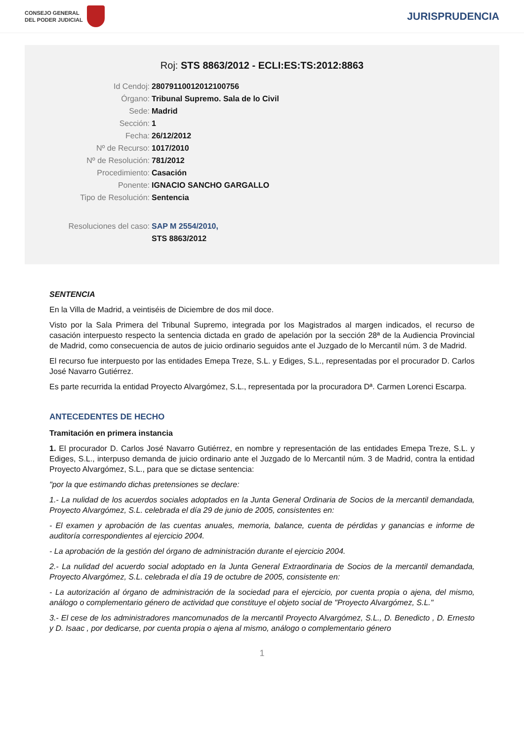CONSEJO GENERAL
DEL PODER JUDICIAL
JURISPRUDENCIA
Roj: STS 8863/2012 - ECLI:ES:TS:2012:8863
Id Cendoj: 28079110012012100756
Órgano: Tribunal Supremo. Sala de lo Civil
Sede: Madrid
Sección: 1
Fecha: 26/12/2012
Nº de Recurso: 1017/2010
Nº de Resolución: 781/2012
Procedimiento: Casación
Ponente: IGNACIO SANCHO GARGALLO
Tipo de Resolución: Sentencia
Resoluciones del caso: SAP M 2554/2010,
STS 8863/2012
SENTENCIA
En la Villa de Madrid, a veintiséis de Diciembre de dos mil doce.
Visto por la Sala Primera del Tribunal Supremo, integrada por los Magistrados al margen indicados, el recurso de casación interpuesto respecto la sentencia dictada en grado de apelación por la sección 28ª de la Audiencia Provincial de Madrid, como consecuencia de autos de juicio ordinario seguidos ante el Juzgado de lo Mercantil núm. 3 de Madrid.
El recurso fue interpuesto por las entidades Emepa Treze, S.L. y Ediges, S.L., representadas por el procurador D. Carlos José Navarro Gutiérrez.
Es parte recurrida la entidad Proyecto Alvargómez, S.L., representada por la procuradora Dª. Carmen Lorenci Escarpa.
ANTECEDENTES DE HECHO
Tramitación en primera instancia
1. El procurador D. Carlos José Navarro Gutiérrez, en nombre y representación de las entidades Emepa Treze, S.L. y Ediges, S.L., interpuso demanda de juicio ordinario ante el Juzgado de lo Mercantil núm. 3 de Madrid, contra la entidad Proyecto Alvargómez, S.L., para que se dictase sentencia:
"por la que estimando dichas pretensiones se declare:
1.- La nulidad de los acuerdos sociales adoptados en la Junta General Ordinaria de Socios de la mercantil demandada, Proyecto Alvargómez, S.L. celebrada el día 29 de junio de 2005, consistentes en:
- El examen y aprobación de las cuentas anuales, memoria, balance, cuenta de pérdidas y ganancias e informe de auditoría correspondientes al ejercicio 2004.
- La aprobación de la gestión del órgano de administración durante el ejercicio 2004.
2.- La nulidad del acuerdo social adoptado en la Junta General Extraordinaria de Socios de la mercantil demandada, Proyecto Alvargómez, S.L. celebrada el día 19 de octubre de 2005, consistente en:
- La autorización al órgano de administración de la sociedad para el ejercicio, por cuenta propia o ajena, del mismo, análogo o complementario género de actividad que constituye el objeto social de "Proyecto Alvargómez, S.L."
3.- El cese de los administradores mancomunados de la mercantil Proyecto Alvargómez, S.L., D. Benedicto , D. Ernesto y D. Isaac , por dedicarse, por cuenta propia o ajena al mismo, análogo o complementario género
1